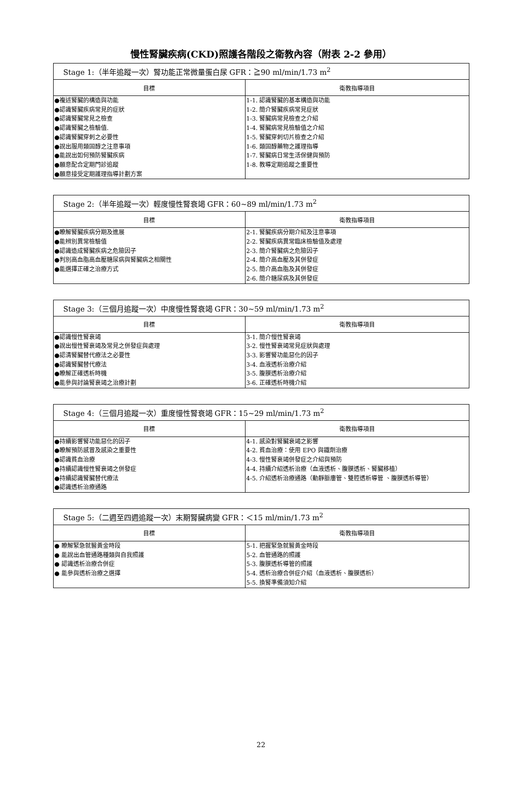慢性腎臟疾病(CKD)照護各階段之衛教內容（附表 2-2 參用）
| Stage 1:（半年追蹤一次）腎功能正常微量蛋白尿 GFR：≧90 ml/min/1.73 m<sup>2</sup> | |
| --- | --- |
| 目標 | 衛教指導項目 |
| ●複述腎臟的構造與功能 ●認識腎臟疾病常見的症狀 ●認識腎臟常見之檢查 ●認識腎臟之檢驗值. ●認識腎臟穿刺之必要性 ●說出服用類固醇之注意事項 ●能說出如何預防腎臟疾病 ●願意配合定期門診追蹤 ●願意接受定期護理指導計劃方案 | 1-1. 認識腎臟的基本構造與功能 1-2. 簡介腎臟疾病常見症狀 1-3. 腎臟病常見檢查之介紹 1-4. 腎臟病常見檢驗值之介紹 1-5. 腎臟穿刺切片檢查之介紹 1-6. 類固醇藥物之護理指導 1-7. 腎臟病日常生活保健與預防 1-8. 教導定期追蹤之重要性 |
| Stage 2:（半年追蹤一次）輕度慢性腎衰竭 GFR：60~89 ml/min/1.73 m<sup>2</sup> | |
| --- | --- |
| 目標 | 衛教指導項目 |
| ●瞭解腎臟疾病分期及進展 ●能辨別異常檢驗值 ●認識造成腎臟疾病之危險因子 ●判別高血脂高血壓糖尿病與腎臟病之相關性 ●能選擇正確之治療方式 | 2-1. 腎臟疾病分期介紹及注意事項 2-2. 腎臟疾病異常臨床檢驗值及處理 2-3. 簡介腎臟病之危險因子 2-4. 簡介高血壓及其併發症 2-5. 簡介高血脂及其併發症 2-6. 簡介糖尿病及其併發症 |
| Stage 3:（三個月追蹤一次）中度慢性腎衰竭 GFR：30~59 ml/min/1.73 m<sup>2</sup> | |
| --- | --- |
| 目標 | 衛教指導項目 |
| ●認識慢性腎衰竭 ●說出慢性腎衰竭及常見之併發症與處理 ●認清腎臟替代療法之必要性 ●認識腎臟替代療法 ●瞭解正確透析時機 ●能參與討論腎衰竭之治療計劃 | 3-1. 簡介慢性腎衰竭 3-2. 慢性腎衰竭常見症狀與處理 3-3. 影響腎功能惡化的因子 3-4. 血液透析治療介紹 3-5. 腹膜透析治療介紹 3-6. 正確透析時機介紹 |
| Stage 4:（三個月追蹤一次）重度慢性腎衰竭 GFR：15~29 ml/min/1.73 m<sup>2</sup> | |
| --- | --- |
| 目標 | 衛教指導項目 |
| ●持續影響腎功能惡化的因子 ●瞭解預防感冒及感染之重要性 ●認識貧血治療 ●持續認識慢性腎衰竭之併發症 ●持續認識腎臟替代療法 ●認識透析治療通路 | 4-1. 感染對腎臟衰竭之影響 4-2. 貧血治療：使用 EPO 與鐵劑治療 4-3. 慢性腎衰竭併發症之介紹與預防 4-4. 持續介紹透析治療（血液透析、腹膜透析、腎臟移植） 4-5. 介紹透析治療通路（動靜脈廔管、雙腔透析導管 、腹膜透析導管） |
| Stage 5:（二週至四週追蹤一次）末期腎臟病變 GFR：＜15 ml/min/1.73 m<sup>2</sup> | |
| --- | --- |
| 目標 | 衛教指導項目 |
| ● 瞭解緊急就醫黃金時段 ● 能說出血管通路種類與自我照護 ● 認識透析治療合併症 ● 能參與透析治療之選擇 | 5-1. 把握緊急就醫黃金時段 5-2. 血管通路的照護 5-3. 腹膜透析導管的照護 5-4. 透析治療合併症介紹（血液透析、腹膜透析） 5-5. 換腎準備須知介紹 |
22